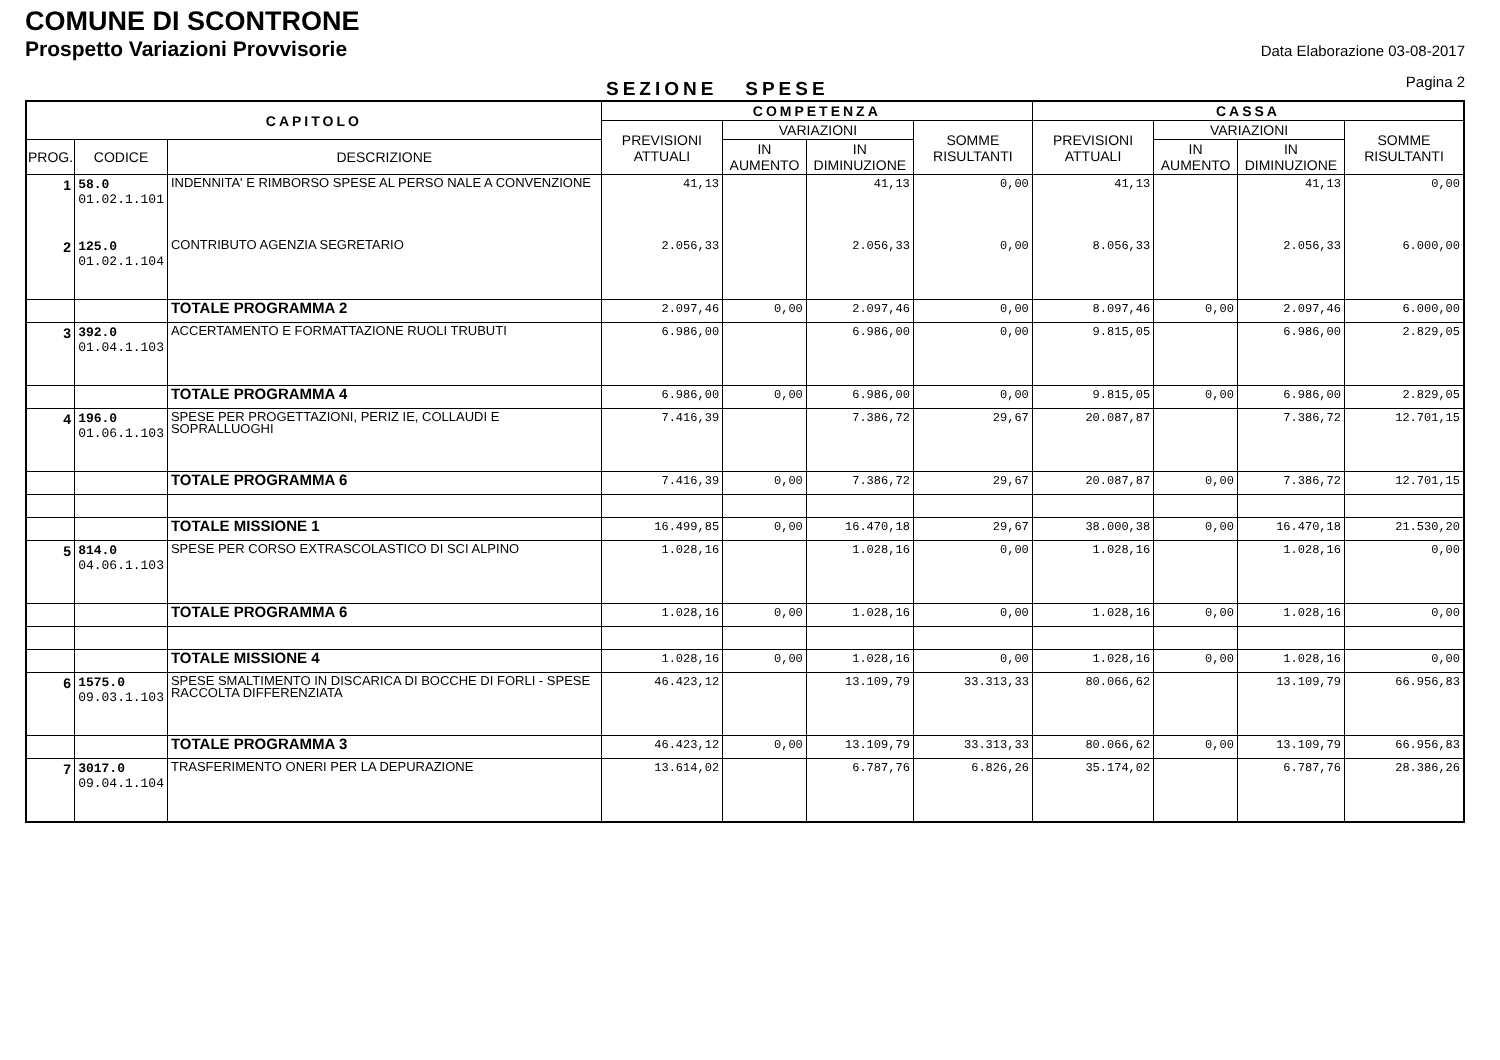COMUNE DI SCONTRONE
Prospetto Variazioni Provvisorie
Data Elaborazione 03-08-2017
Pagina 2
SEZIONE SPESE
| CAPITOLO | | | COMPETENZA | | | | CASSA | | | |
| --- | --- | --- | --- | --- | --- | --- | --- | --- | --- | --- |
| | | | PREVISIONI ATTUALI | VARIAZIONI | | SOMME RISULTANTI | PREVISIONI ATTUALI | VARIAZIONI | | SOMME RISULTANTI |
| PROG. | CODICE | DESCRIZIONE | | IN AUMENTO | IN DIMINUZIONE | | | IN AUMENTO | IN DIMINUZIONE | |
| 1 | 58.0 01.02.1.101 | INDENNITA' E RIMBORSO SPESE AL PERSO NALE A CONVENZIONE | 41,13 | | 41,13 | 0,00 | 41,13 | | 41,13 | 0,00 |
| 2 | 125.0 01.02.1.104 | CONTRIBUTO AGENZIA SEGRETARIO | 2.056,33 | | 2.056,33 | 0,00 | 8.056,33 | | 2.056,33 | 6.000,00 |
| | | TOTALE PROGRAMMA 2 | 2.097,46 | 0,00 | 2.097,46 | 0,00 | 8.097,46 | 0,00 | 2.097,46 | 6.000,00 |
| 3 | 392.0 01.04.1.103 | ACCERTAMENTO E FORMATTAZIONE RUOLI TRUBUTI | 6.986,00 | | 6.986,00 | 0,00 | 9.815,05 | | 6.986,00 | 2.829,05 |
| | | TOTALE PROGRAMMA 4 | 6.986,00 | 0,00 | 6.986,00 | 0,00 | 9.815,05 | 0,00 | 6.986,00 | 2.829,05 |
| 4 | 196.0 01.06.1.103 | SPESE PER PROGETTAZIONI, PERIZ IE, COLLAUDI E SOPRALLUOGHI | 7.416,39 | | 7.386,72 | 29,67 | 20.087,87 | | 7.386,72 | 12.701,15 |
| | | TOTALE PROGRAMMA 6 | 7.416,39 | 0,00 | 7.386,72 | 29,67 | 20.087,87 | 0,00 | 7.386,72 | 12.701,15 |
| | | TOTALE MISSIONE 1 | 16.499,85 | 0,00 | 16.470,18 | 29,67 | 38.000,38 | 0,00 | 16.470,18 | 21.530,20 |
| 5 | 814.0 04.06.1.103 | SPESE PER CORSO EXTRASCOLASTICO DI SCI ALPINO | 1.028,16 | | 1.028,16 | 0,00 | 1.028,16 | | 1.028,16 | 0,00 |
| | | TOTALE PROGRAMMA 6 | 1.028,16 | 0,00 | 1.028,16 | 0,00 | 1.028,16 | 0,00 | 1.028,16 | 0,00 |
| | | TOTALE MISSIONE 4 | 1.028,16 | 0,00 | 1.028,16 | 0,00 | 1.028,16 | 0,00 | 1.028,16 | 0,00 |
| 6 | 1575.0 09.03.1.103 | SPESE SMALTIMENTO IN DISCARICA DI BOCCHE DI FORLI - SPESE RACCOLTA DIFFERENZIATA | 46.423,12 | | 13.109,79 | 33.313,33 | 80.066,62 | | 13.109,79 | 66.956,83 |
| | | TOTALE PROGRAMMA 3 | 46.423,12 | 0,00 | 13.109,79 | 33.313,33 | 80.066,62 | 0,00 | 13.109,79 | 66.956,83 |
| 7 | 3017.0 09.04.1.104 | TRASFERIMENTO ONERI PER LA DEPURAZIONE | 13.614,02 | | 6.787,76 | 6.826,26 | 35.174,02 | | 6.787,76 | 28.386,26 |